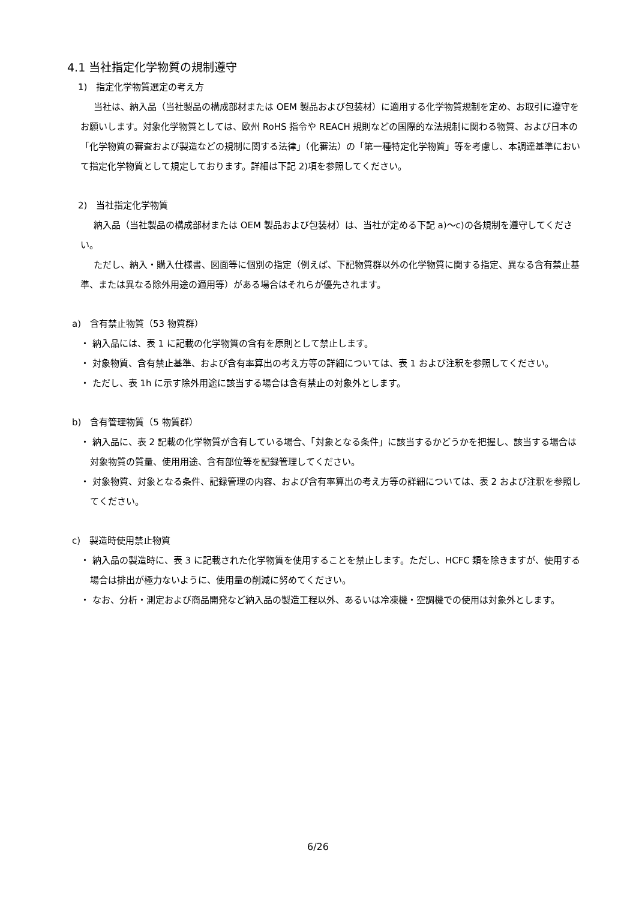4.1 当社指定化学物質の規制遵守
1)　指定化学物質選定の考え方
当社は、納入品（当社製品の構成部材または OEM 製品および包装材）に適用する化学物質規制を定め、お取引に遵守をお願いします。対象化学物質としては、欧州 RoHS 指令や REACH 規則などの国際的な法規制に関わる物質、および日本の「化学物質の審査および製造などの規制に関する法律」（化審法）の「第一種特定化学物質」等を考慮し、本調達基準において指定化学物質として規定しております。詳細は下記 2)項を参照してください。
2)　当社指定化学物質
納入品（当社製品の構成部材または OEM 製品および包装材）は、当社が定める下記 a)～c)の各規制を遵守してください。
ただし、納入・購入仕様書、図面等に個別の指定（例えば、下記物質群以外の化学物質に関する指定、異なる含有禁止基準、または異なる除外用途の適用等）がある場合はそれらが優先されます。
a)　含有禁止物質（53 物質群）
・ 納入品には、表 1 に記載の化学物質の含有を原則として禁止します。
・ 対象物質、含有禁止基準、および含有率算出の考え方等の詳細については、表 1 および注釈を参照してください。
・ ただし、表 1h に示す除外用途に該当する場合は含有禁止の対象外とします。
b)　含有管理物質（5 物質群）
・ 納入品に、表 2 記載の化学物質が含有している場合、「対象となる条件」に該当するかどうかを把握し、該当する場合は対象物質の質量、使用用途、含有部位等を記録管理してください。
・ 対象物質、対象となる条件、記録管理の内容、および含有率算出の考え方等の詳細については、表 2 および注釈を参照してください。
c)　製造時使用禁止物質
・ 納入品の製造時に、表 3 に記載された化学物質を使用することを禁止します。ただし、HCFC 類を除きますが、使用する場合は排出が極力ないように、使用量の削減に努めてください。
・ なお、分析・測定および商品開発など納入品の製造工程以外、あるいは冷凍機・空調機での使用は対象外とします。
6/26